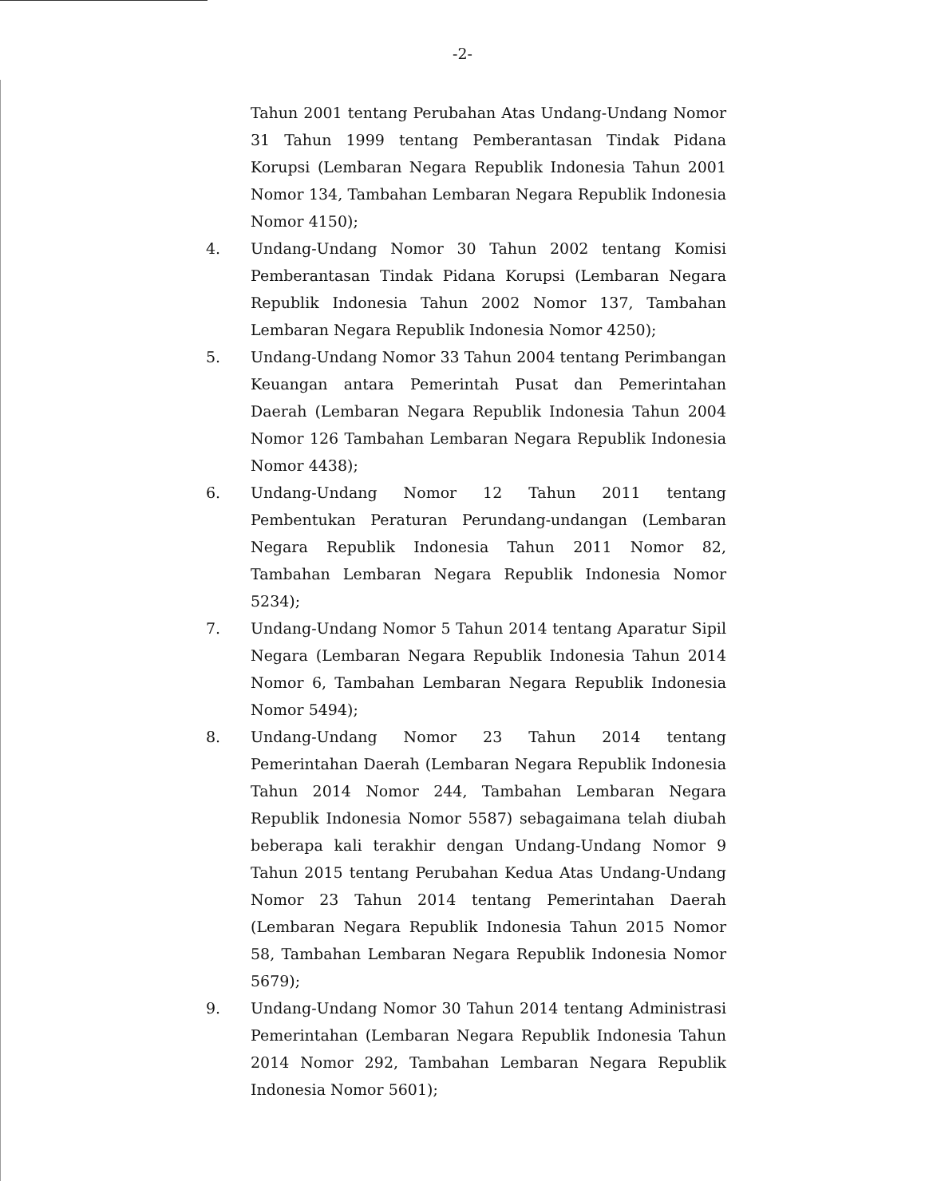-2-
Tahun 2001 tentang Perubahan Atas Undang-Undang Nomor 31 Tahun 1999 tentang Pemberantasan Tindak Pidana Korupsi (Lembaran Negara Republik Indonesia Tahun 2001 Nomor 134, Tambahan Lembaran Negara Republik Indonesia Nomor 4150);
4. Undang-Undang Nomor 30 Tahun 2002 tentang Komisi Pemberantasan Tindak Pidana Korupsi (Lembaran Negara Republik Indonesia Tahun 2002 Nomor 137, Tambahan Lembaran Negara Republik Indonesia Nomor 4250);
5. Undang-Undang Nomor 33 Tahun 2004 tentang Perimbangan Keuangan antara Pemerintah Pusat dan Pemerintahan Daerah (Lembaran Negara Republik Indonesia Tahun 2004 Nomor 126 Tambahan Lembaran Negara Republik Indonesia Nomor 4438);
6. Undang-Undang Nomor 12 Tahun 2011 tentang Pembentukan Peraturan Perundang-undangan (Lembaran Negara Republik Indonesia Tahun 2011 Nomor 82, Tambahan Lembaran Negara Republik Indonesia Nomor 5234);
7. Undang-Undang Nomor 5 Tahun 2014 tentang Aparatur Sipil Negara (Lembaran Negara Republik Indonesia Tahun 2014 Nomor 6, Tambahan Lembaran Negara Republik Indonesia Nomor 5494);
8. Undang-Undang Nomor 23 Tahun 2014 tentang Pemerintahan Daerah (Lembaran Negara Republik Indonesia Tahun 2014 Nomor 244, Tambahan Lembaran Negara Republik Indonesia Nomor 5587) sebagaimana telah diubah beberapa kali terakhir dengan Undang-Undang Nomor 9 Tahun 2015 tentang Perubahan Kedua Atas Undang-Undang Nomor 23 Tahun 2014 tentang Pemerintahan Daerah (Lembaran Negara Republik Indonesia Tahun 2015 Nomor 58, Tambahan Lembaran Negara Republik Indonesia Nomor 5679);
9. Undang-Undang Nomor 30 Tahun 2014 tentang Administrasi Pemerintahan (Lembaran Negara Republik Indonesia Tahun 2014 Nomor 292, Tambahan Lembaran Negara Republik Indonesia Nomor 5601);